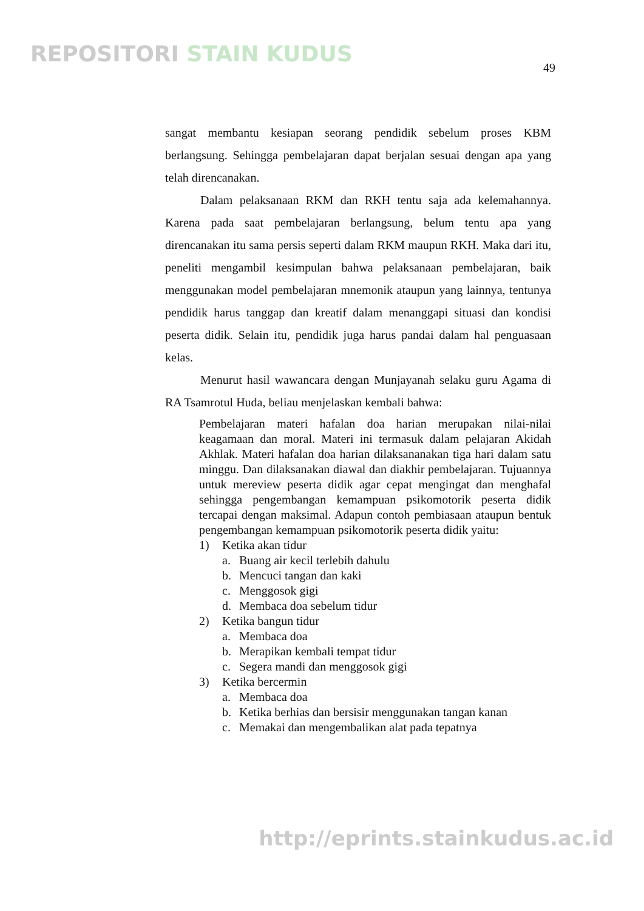REPOSITORI STAIN KUDUS
49
sangat membantu kesiapan seorang pendidik sebelum proses KBM berlangsung. Sehingga pembelajaran dapat berjalan sesuai dengan apa yang telah direncanakan.
Dalam pelaksanaan RKM dan RKH tentu saja ada kelemahannya. Karena pada saat pembelajaran berlangsung, belum tentu apa yang direncanakan itu sama persis seperti dalam RKM maupun RKH. Maka dari itu, peneliti mengambil kesimpulan bahwa pelaksanaan pembelajaran, baik menggunakan model pembelajaran mnemonik ataupun yang lainnya, tentunya pendidik harus tanggap dan kreatif dalam menanggapi situasi dan kondisi peserta didik. Selain itu, pendidik juga harus pandai dalam hal penguasaan kelas.
Menurut hasil wawancara dengan Munjayanah selaku guru Agama di RA Tsamrotul Huda, beliau menjelaskan kembali bahwa:
Pembelajaran materi hafalan doa harian merupakan nilai-nilai keagamaan dan moral. Materi ini termasuk dalam pelajaran Akidah Akhlak. Materi hafalan doa harian dilaksananakan tiga hari dalam satu minggu. Dan dilaksanakan diawal dan diakhir pembelajaran. Tujuannya untuk mereview peserta didik agar cepat mengingat dan menghafal sehingga pengembangan kemampuan psikomotorik peserta didik tercapai dengan maksimal. Adapun contoh pembiasaan ataupun bentuk pengembangan kemampuan psikomotorik peserta didik yaitu:
1) Ketika akan tidur
a. Buang air kecil terlebih dahulu
b. Mencuci tangan dan kaki
c. Menggosok gigi
d. Membaca doa sebelum tidur
2) Ketika bangun tidur
a. Membaca doa
b. Merapikan kembali tempat tidur
c. Segera mandi dan menggosok gigi
3) Ketika bercermin
a. Membaca doa
b. Ketika berhias dan bersisir menggunakan tangan kanan
c. Memakai dan mengembalikan alat pada tepatnya
http://eprints.stainkudus.ac.id